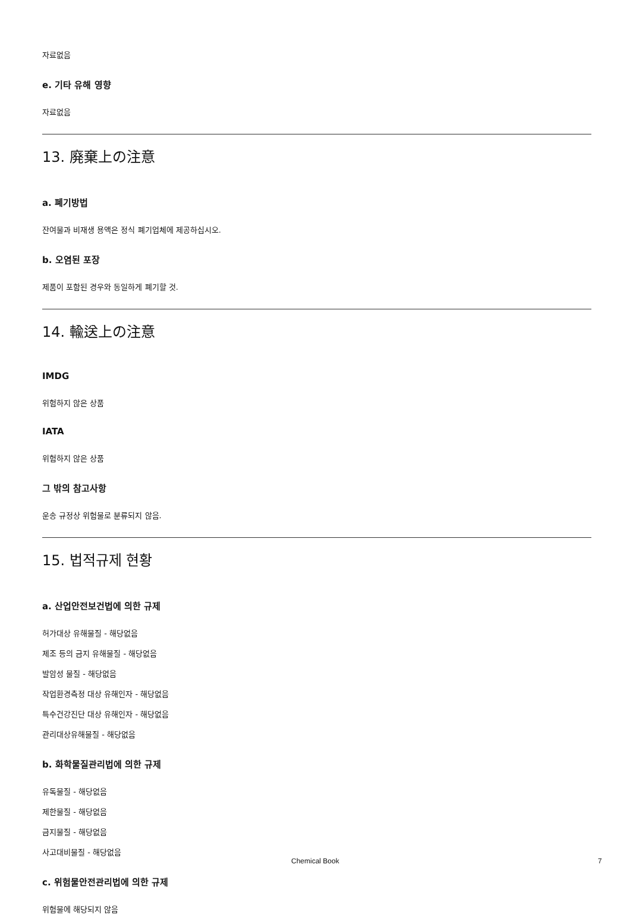자료없음
e. 기타 유해 영향
자료없음
13. 廃棄上の注意
a. 폐기방법
잔여물과 비재생 용액은 정식 폐기업체에 제공하십시오.
b. 오염된 포장
제품이 포함된 경우와 동일하게 폐기할 것.
14. 輸送上の注意
IMDG
위험하지 않은 상품
IATA
위험하지 않은 상품
그 밖의 참고사항
운송 규정상 위험물로 분류되지 않음.
15. 법적규제 현황
a. 산업안전보건법에 의한 규제
허가대상 유해물질 - 해당없음
제조 등의 금지 유해물질 - 해당없음
발암성 물질 - 해당없음
작업환경측정 대상 유해인자 - 해당없음
특수건강진단 대상 유해인자 - 해당없음
관리대상유해물질 - 해당없음
b. 화학물질관리법에 의한 규제
유독물질 - 해당없음
제한물질 - 해당없음
금지물질 - 해당없음
사고대비물질 - 해당없음
c. 위험물안전관리법에 의한 규제
위험물에 해당되지 않음
Chemical Book 7